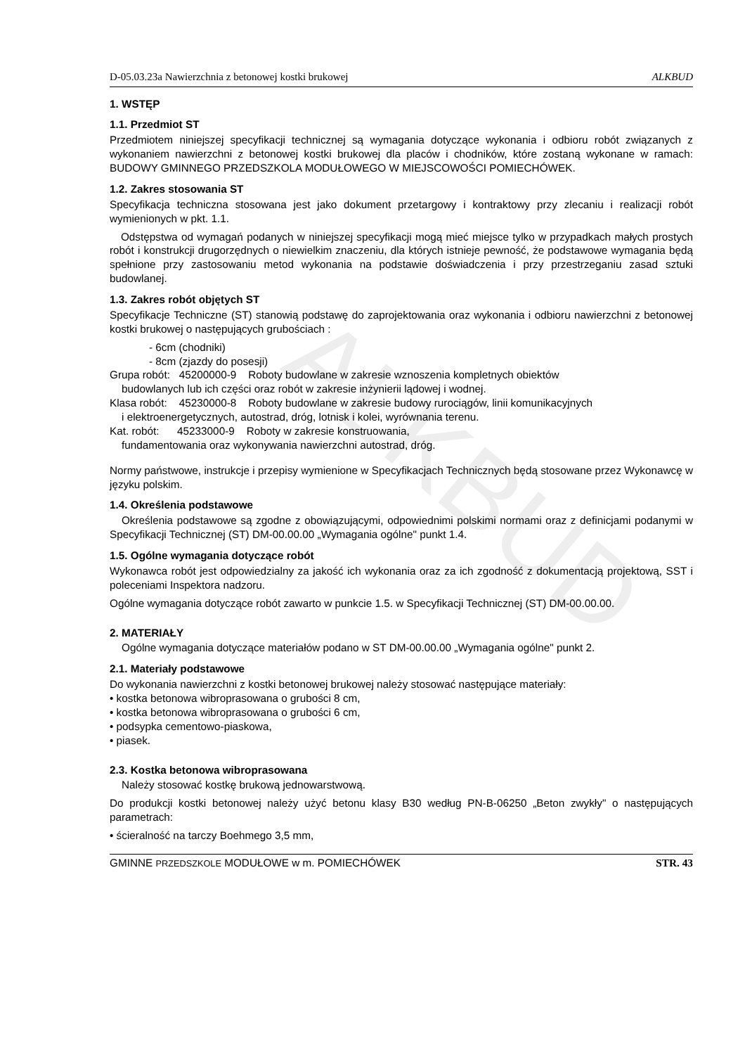ALKBUD
D-05.03.23a Nawierzchnia z betonowej kostki brukowej ALKBUD
1. WSTĘP
1.1. Przedmiot ST
Przedmiotem niniejszej specyfikacji technicznej są wymagania dotyczące wykonania i odbioru robót związanych z wykonaniem nawierzchni z betonowej kostki brukowej dla placów i chodników, które zostaną wykonane w ramach: BUDOWY GMINNEGO PRZEDSZKOLA MODUŁOWEGO W MIEJSCOWOŚCI POMIECHÓWEK.
1.2. Zakres stosowania ST
Specyfikacja techniczna stosowana jest jako dokument przetargowy i kontraktowy przy zlecaniu i realizacji robót wymienionych w pkt. 1.1.
Odstępstwa od wymagań podanych w niniejszej specyfikacji mogą mieć miejsce tylko w przypadkach małych prostych robót i konstrukcji drugorzędnych o niewielkim znaczeniu, dla których istnieje pewność, że podstawowe wymagania będą spełnione przy zastosowaniu metod wykonania na podstawie doświadczenia i przy przestrzeganiu zasad sztuki budowlanej.
1.3. Zakres robót objętych ST
Specyfikacje Techniczne (ST) stanowią podstawę do zaprojektowania oraz wykonania i odbioru nawierzchni z betonowej kostki brukowej o następujących grubościach :
- 6cm (chodniki)
- 8cm (zjazdy do posesji)
Grupa robót: 45200000-9 Roboty budowlane w zakresie wznoszenia kompletnych obiektów
budowlanych lub ich części oraz robót w zakresie inżynierii lądowej i wodnej.
Klasa robót: 45230000-8 Roboty budowlane w zakresie budowy rurociągów, linii komunikacyjnych
i elektroenergetycznych, autostrad, dróg, lotnisk i kolei, wyrównania terenu.
Kat. robót: 45233000-9 Roboty w zakresie konstruowania,
fundamentowania oraz wykonywania nawierzchni autostrad, dróg.
Normy państwowe, instrukcje i przepisy wymienione w Specyfikacjach Technicznych będą stosowane przez Wykonawcę w języku polskim.
1.4. Określenia podstawowe
Określenia podstawowe są zgodne z obowiązującymi, odpowiednimi polskimi normami oraz z definicjami podanymi w Specyfikacji Technicznej (ST) DM-00.00.00 „Wymagania ogólne" punkt 1.4.
1.5. Ogólne wymagania dotyczące robót
Wykonawca robót jest odpowiedzialny za jakość ich wykonania oraz za ich zgodność z dokumentacją projektową, SST i poleceniami Inspektora nadzoru.
Ogólne wymagania dotyczące robót zawarto w punkcie 1.5. w Specyfikacji Technicznej (ST) DM-00.00.00.
2. MATERIAŁY
Ogólne wymagania dotyczące materiałów podano w ST DM-00.00.00 „Wymagania ogólne" punkt 2.
2.1. Materiały podstawowe
Do wykonania nawierzchni z kostki betonowej brukowej należy stosować następujące materiały:
• kostka betonowa wibroprasowana o grubości 8 cm,
• kostka betonowa wibroprasowana o grubości 6 cm,
• podsypka cementowo-piaskowa,
• piasek.
2.3. Kostka betonowa wibroprasowana
Należy stosować kostkę brukową jednowarstwową.
Do produkcji kostki betonowej należy użyć betonu klasy B30 według PN-B-06250 „Beton zwykły" o następujących parametrach:
• ścieralność na tarczy Boehmego 3,5 mm,
GMINNE PRZEDSZKOLE MODUŁOWE w m. POMIECHÓWEK STR. 43